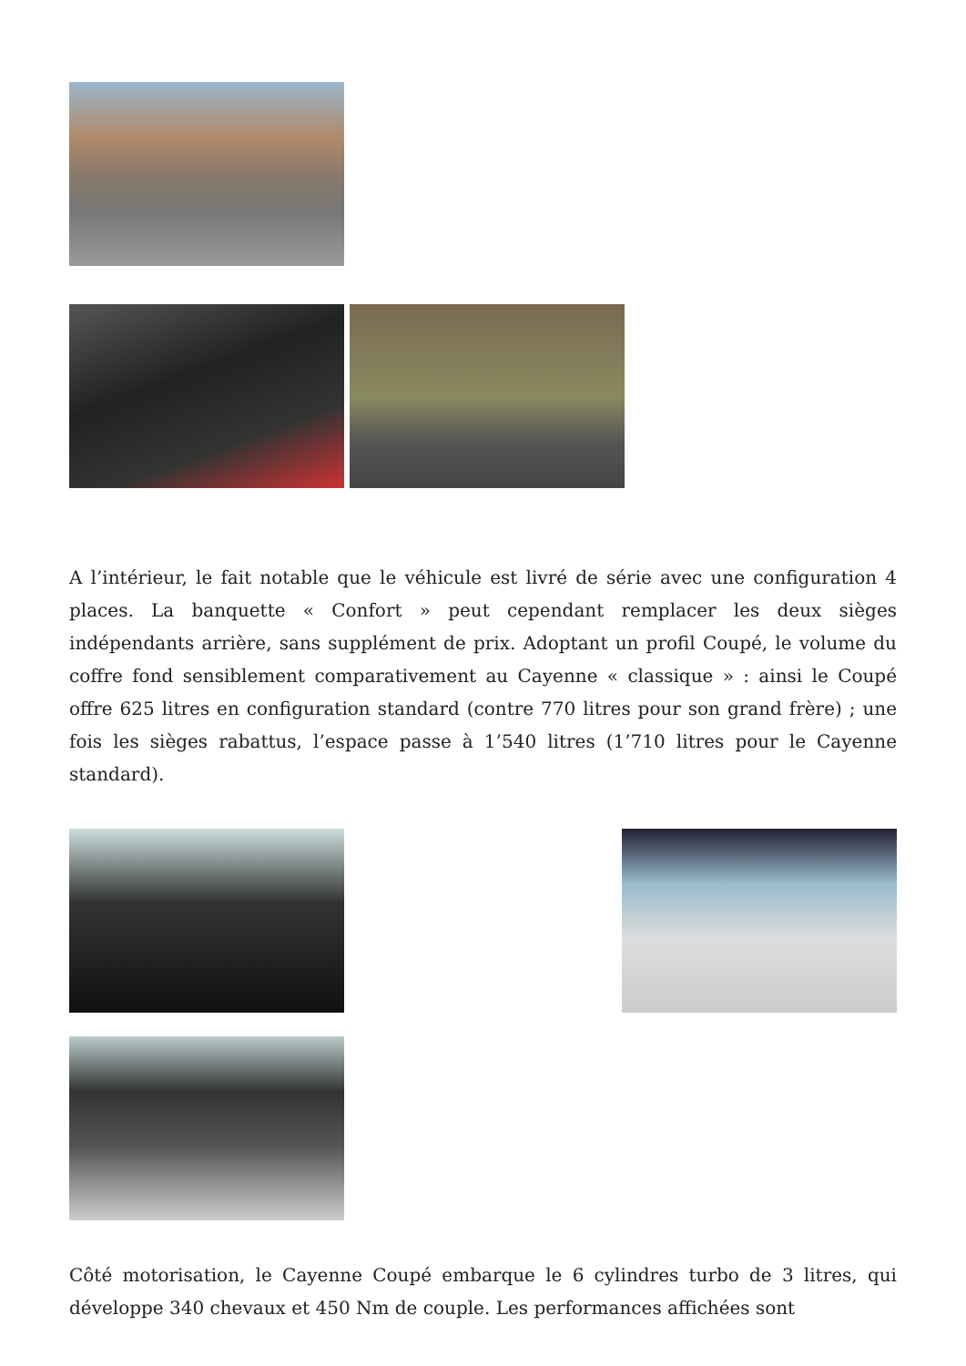A l’intérieur, le fait notable que le véhicule est livré de série avec une configuration 4 places. La banquette « Confort » peut cependant remplacer les deux sièges indépendants arrière, sans supplément de prix. Adoptant un profil Coupé, le volume du coffre fond sensiblement comparativement au Cayenne « classique » : ainsi le Coupé offre 625 litres en configuration standard (contre 770 litres pour son grand frère) ; une fois les sièges rabattus, l’espace passe à 1’540 litres (1’710 litres pour le Cayenne standard).
Côté motorisation, le Cayenne Coupé embarque le 6 cylindres turbo de 3 litres, qui développe 340 chevaux et 450 Nm de couple. Les performances affichées sont